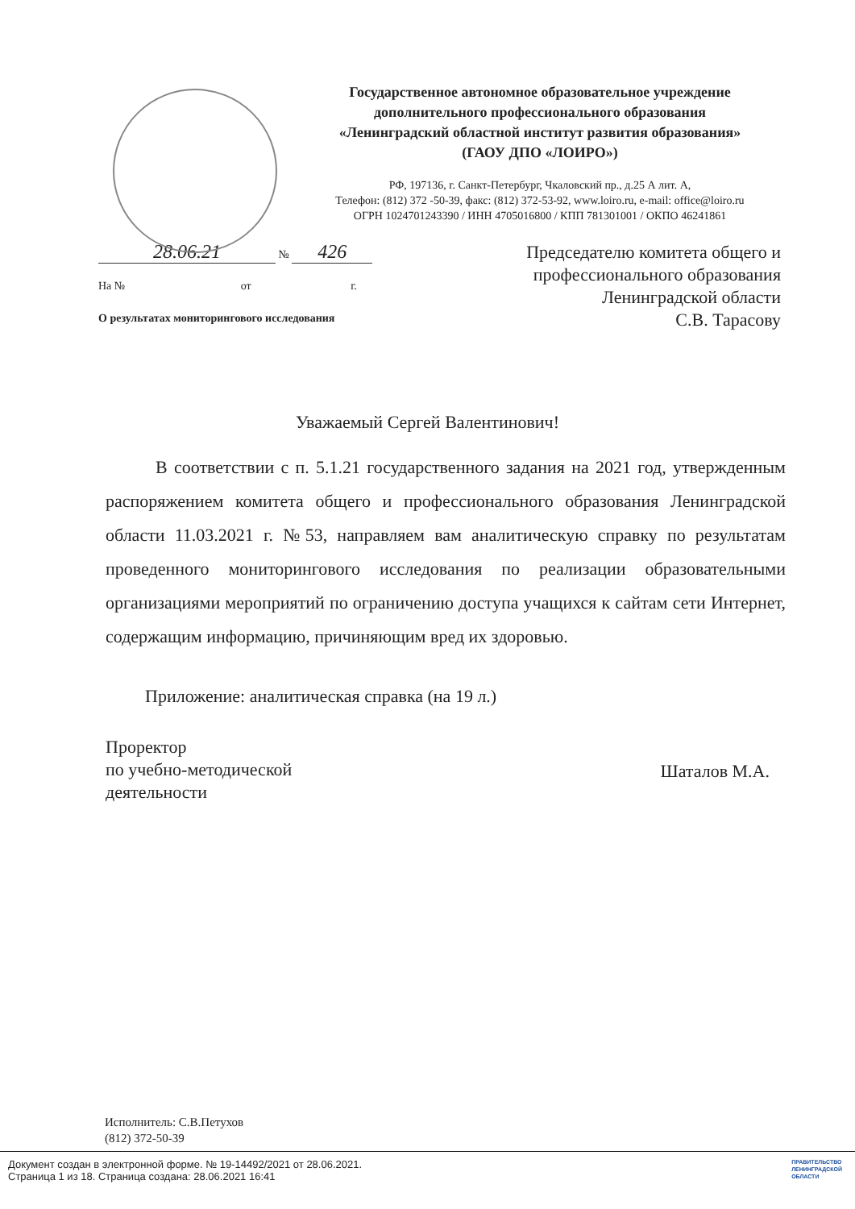Государственное автономное образовательное учреждение
дополнительного профессионального образования
«Ленинградский областной институт развития образования»
(ГАОУ ДПО «ЛОИРО»)
РФ, 197136, г. Санкт-Петербург, Чкаловский пр., д.25 А лит. А,
Телефон: (812) 372 -50-39, факс: (812) 372-53-92, www.loiro.ru, e-mail: office@loiro.ru
ОГРН 1024701243390 / ИНН 4705016800 / КПП 781301001 / ОКПО 46241861
28.06.21 № 426
На № от г.
О результатах мониторингового исследования
Председателю комитета общего и
профессионального образования
Ленинградской области
С.В. Тарасову
Уважаемый Сергей Валентинович!
В соответствии с п. 5.1.21 государственного задания на 2021 год, утвержденным распоряжением комитета общего и профессионального образования Ленинградской области 11.03.2021 г. №53, направляем вам аналитическую справку по результатам проведенного мониторингового исследования по реализации образовательными организациями мероприятий по ограничению доступа учащихся к сайтам сети Интернет, содержащим информацию, причиняющим вред их здоровью.
Приложение: аналитическая справка (на 19 л.)
Проректор
по учебно-методической
деятельности
Шаталов М.А.
Исполнитель: С.В.Петухов
(812) 372-50-39
Документ создан в электронной форме. № 19-14492/2021 от 28.06.2021.
Страница 1 из 18. Страница создана: 28.06.2021 16:41
ПРАВИТЕЛЬСТВО
ЛЕНИНГРАДСКОЙ
ОБЛАСТИ